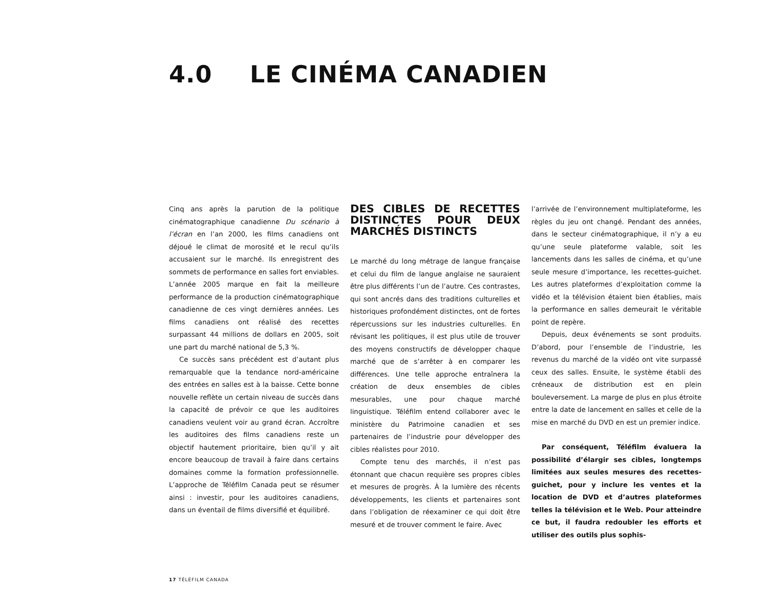4.0 LE CINÉMA CANADIEN
Cinq ans après la parution de la politique cinématographique canadienne Du scénario à l’écran en l’an 2000, les films canadiens ont déjoué le climat de morosité et le recul qu’ils accusaient sur le marché. Ils enregistrent des sommets de performance en salles fort enviables. L’année 2005 marque en fait la meilleure performance de la production cinématographique canadienne de ces vingt dernières années. Les films canadiens ont réalisé des recettes surpassant 44 millions de dollars en 2005, soit une part du marché national de 5,3 %.
Ce succès sans précédent est d’autant plus remarquable que la tendance nord-américaine des entrées en salles est à la baisse. Cette bonne nouvelle reflète un certain niveau de succès dans la capacité de prévoir ce que les auditoires canadiens veulent voir au grand écran. Accroître les auditoires des films canadiens reste un objectif hautement prioritaire, bien qu’il y ait encore beaucoup de travail à faire dans certains domaines comme la formation professionnelle. L’approche de Téléfilm Canada peut se résumer ainsi : investir, pour les auditoires canadiens, dans un éventail de films diversifié et équilibré.
DES CIBLES DE RECETTES DISTINCTES POUR DEUX MARCHÉS DISTINCTS
Le marché du long métrage de langue française et celui du film de langue anglaise ne sauraient être plus différents l’un de l’autre. Ces contrastes, qui sont ancrés dans des traditions culturelles et historiques profondément distinctes, ont de fortes répercussions sur les industries culturelles. En révisant les politiques, il est plus utile de trouver des moyens constructifs de développer chaque marché que de s’arrêter à en comparer les différences. Une telle approche entraînera la création de deux ensembles de cibles mesurables, une pour chaque marché linguistique. Téléfilm entend collaborer avec le ministère du Patrimoine canadien et ses partenaires de l’industrie pour développer des cibles réalistes pour 2010.
Compte tenu des marchés, il n’est pas étonnant que chacun requière ses propres cibles et mesures de progrès. À la lumière des récents développements, les clients et partenaires sont dans l’obligation de réexaminer ce qui doit être mesuré et de trouver comment le faire. Avec
l’arrivée de l’environnement multiplateforme, les règles du jeu ont changé. Pendant des années, dans le secteur cinématographique, il n’y a eu qu’une seule plateforme valable, soit les lancements dans les salles de cinéma, et qu’une seule mesure d’importance, les recettes-guichet. Les autres plateformes d’exploitation comme la vidéo et la télévision étaient bien établies, mais la performance en salles demeurait le véritable point de repère.
Depuis, deux événements se sont produits. D’abord, pour l’ensemble de l’industrie, les revenus du marché de la vidéo ont vite surpassé ceux des salles. Ensuite, le système établi des créneaux de distribution est en plein bouleversement. La marge de plus en plus étroite entre la date de lancement en salles et celle de la mise en marché du DVD en est un premier indice.
Par conséquent, Téléfilm évaluera la possibilité d’élargir ses cibles, longtemps limitées aux seules mesures des recettes-guichet, pour y inclure les ventes et la location de DVD et d’autres plateformes telles la télévision et le Web. Pour atteindre ce but, il faudra redoubler les efforts et utiliser des outils plus sophis-
17 TÉLÉFILM CANADA